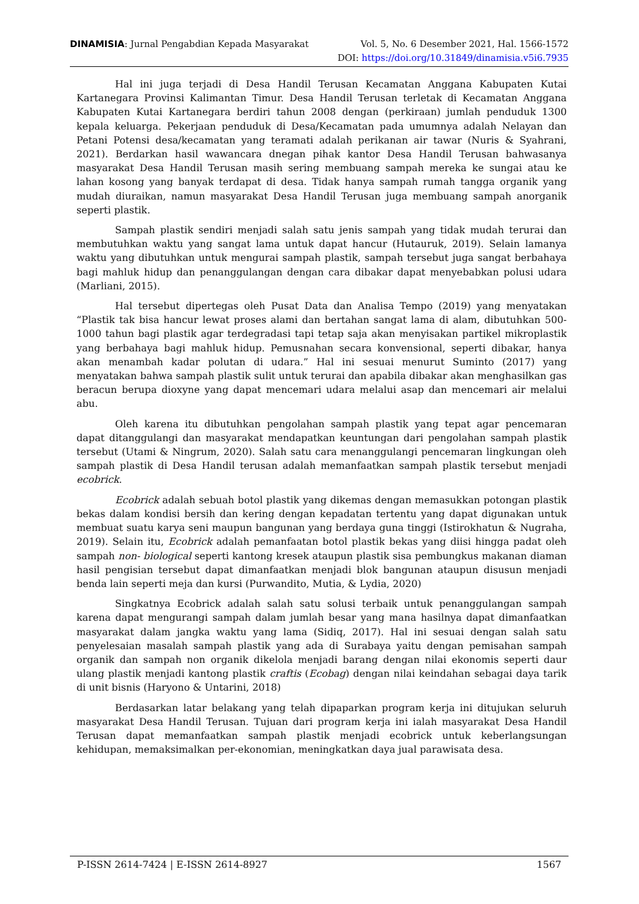DINAMISIA: Jurnal Pengabdian Kepada Masyarakat Vol. 5, No. 6 Desember 2021, Hal. 1566-1572
DOI: https://doi.org/10.31849/dinamisia.v5i6.7935
Hal ini juga terjadi di Desa Handil Terusan Kecamatan Anggana Kabupaten Kutai Kartanegara Provinsi Kalimantan Timur. Desa Handil Terusan terletak di Kecamatan Anggana Kabupaten Kutai Kartanegara berdiri tahun 2008 dengan (perkiraan) jumlah penduduk 1300 kepala keluarga. Pekerjaan penduduk di Desa/Kecamatan pada umumnya adalah Nelayan dan Petani Potensi desa/kecamatan yang teramati adalah perikanan air tawar (Nuris & Syahrani, 2021). Berdarkan hasil wawancara dnegan pihak kantor Desa Handil Terusan bahwasanya masyarakat Desa Handil Terusan masih sering membuang sampah mereka ke sungai atau ke lahan kosong yang banyak terdapat di desa. Tidak hanya sampah rumah tangga organik yang mudah diuraikan, namun masyarakat Desa Handil Terusan juga membuang sampah anorganik seperti plastik.
Sampah plastik sendiri menjadi salah satu jenis sampah yang tidak mudah terurai dan membutuhkan waktu yang sangat lama untuk dapat hancur (Hutauruk, 2019). Selain lamanya waktu yang dibutuhkan untuk mengurai sampah plastik, sampah tersebut juga sangat berbahaya bagi mahluk hidup dan penanggulangan dengan cara dibakar dapat menyebabkan polusi udara (Marliani, 2015).
Hal tersebut dipertegas oleh Pusat Data dan Analisa Tempo (2019) yang menyatakan “Plastik tak bisa hancur lewat proses alami dan bertahan sangat lama di alam, dibutuhkan 500-1000 tahun bagi plastik agar terdegradasi tapi tetap saja akan menyisakan partikel mikroplastik yang berbahaya bagi mahluk hidup. Pemusnahan secara konvensional, seperti dibakar, hanya akan menambah kadar polutan di udara.” Hal ini sesuai menurut Suminto (2017) yang menyatakan bahwa sampah plastik sulit untuk terurai dan apabila dibakar akan menghasilkan gas beracun berupa dioxyne yang dapat mencemari udara melalui asap dan mencemari air melalui abu.
Oleh karena itu dibutuhkan pengolahan sampah plastik yang tepat agar pencemaran dapat ditanggulangi dan masyarakat mendapatkan keuntungan dari pengolahan sampah plastik tersebut (Utami & Ningrum, 2020). Salah satu cara menanggulangi pencemaran lingkungan oleh sampah plastik di Desa Handil terusan adalah memanfaatkan sampah plastik tersebut menjadi ecobrick.
Ecobrick adalah sebuah botol plastik yang dikemas dengan memasukkan potongan plastik bekas dalam kondisi bersih dan kering dengan kepadatan tertentu yang dapat digunakan untuk membuat suatu karya seni maupun bangunan yang berdaya guna tinggi (Istirokhatun & Nugraha, 2019). Selain itu, Ecobrick adalah pemanfaatan botol plastik bekas yang diisi hingga padat oleh sampah non- biological seperti kantong kresek ataupun plastik sisa pembungkus makanan diaman hasil pengisian tersebut dapat dimanfaatkan menjadi blok bangunan ataupun disusun menjadi benda lain seperti meja dan kursi (Purwandito, Mutia, & Lydia, 2020)
Singkatnya Ecobrick adalah salah satu solusi terbaik untuk penanggulangan sampah karena dapat mengurangi sampah dalam jumlah besar yang mana hasilnya dapat dimanfaatkan masyarakat dalam jangka waktu yang lama (Sidiq, 2017). Hal ini sesuai dengan salah satu penyelesaian masalah sampah plastik yang ada di Surabaya yaitu dengan pemisahan sampah organik dan sampah non organik dikelola menjadi barang dengan nilai ekonomis seperti daur ulang plastik menjadi kantong plastik craftis (Ecobag) dengan nilai keindahan sebagai daya tarik di unit bisnis (Haryono & Untarini, 2018)
Berdasarkan latar belakang yang telah dipaparkan program kerja ini ditujukan seluruh masyarakat Desa Handil Terusan. Tujuan dari program kerja ini ialah masyarakat Desa Handil Terusan dapat memanfaatkan sampah plastik menjadi ecobrick untuk keberlangsungan kehidupan, memaksimalkan per-ekonomian, meningkatkan daya jual parawisata desa.
P-ISSN 2614-7424 | E-ISSN 2614-8927 1567